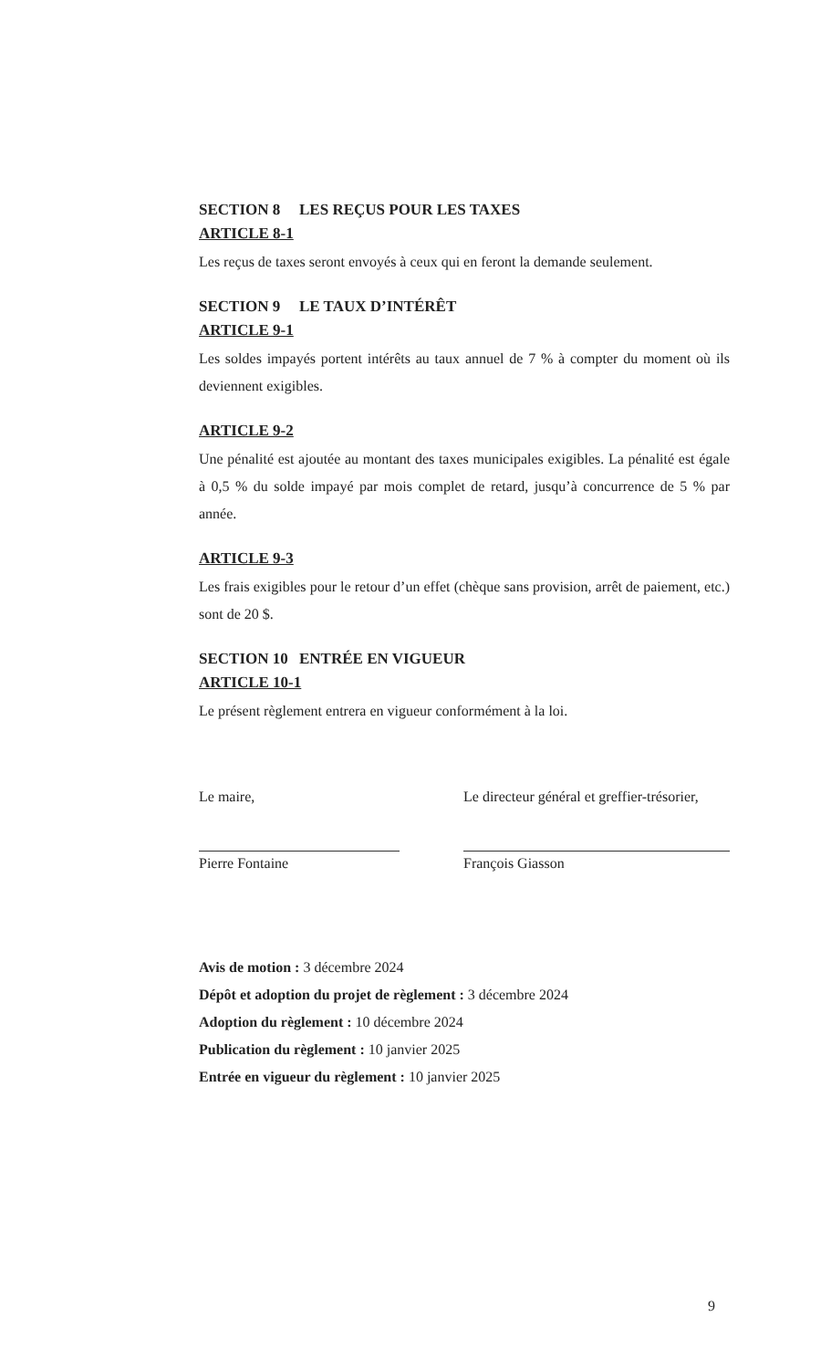SECTION 8 LES REÇUS POUR LES TAXES
ARTICLE 8-1
Les reçus de taxes seront envoyés à ceux qui en feront la demande seulement.
SECTION 9 LE TAUX D’INTÉRÊT
ARTICLE 9-1
Les soldes impayés portent intérêts au taux annuel de 7 % à compter du moment où ils deviennent exigibles.
ARTICLE 9-2
Une pénalité est ajoutée au montant des taxes municipales exigibles. La pénalité est égale à 0,5 % du solde impayé par mois complet de retard, jusqu’à concurrence de 5 % par année.
ARTICLE 9-3
Les frais exigibles pour le retour d’un effet (chèque sans provision, arrêt de paiement, etc.) sont de 20 $.
SECTION 10 ENTRÉE EN VIGUEUR
ARTICLE 10-1
Le présent règlement entrera en vigueur conformément à la loi.
Le maire,
Pierre Fontaine
Le directeur général et greffier-trésorier,
François Giasson
Avis de motion : 3 décembre 2024
Dépôt et adoption du projet de règlement : 3 décembre 2024
Adoption du règlement : 10 décembre 2024
Publication du règlement : 10 janvier 2025
Entrée en vigueur du règlement : 10 janvier 2025
9